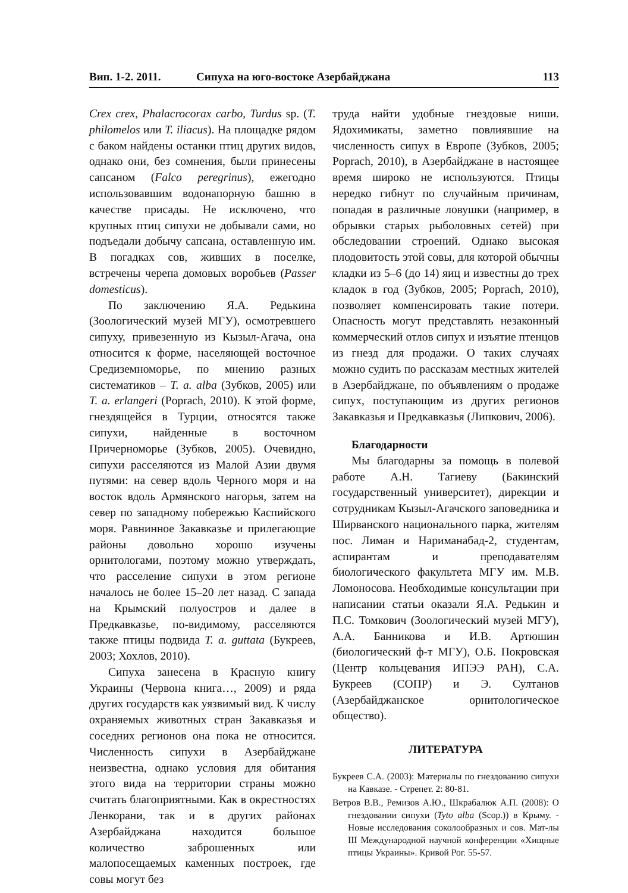Вип. 1-2. 2011. Сипуха на юго-востоке Азербайджана 113
Crex crex, Phalacrocorax carbo, Turdus sp. (T. philomelos или T. iliacus). На площадке рядом с баком найдены останки птиц других видов, однако они, без сомнения, были принесены сапсаном (Falco peregrinus), ежегодно использовавшим водонапорную башню в качестве присады. Не исключено, что крупных птиц сипухи не добывали сами, но подъедали добычу сапсана, оставленную им. В погадках сов, живших в поселке, встречены черепа домовых воробьев (Passer domesticus).
По заключению Я.А. Редькина (Зоологический музей МГУ), осмотревшего сипуху, привезенную из Кызыл-Агача, она относится к форме, населяющей восточное Средиземноморье, по мнению разных систематиков – T. a. alba (Зубков, 2005) или T. a. erlangeri (Poprach, 2010). К этой форме, гнездящейся в Турции, относятся также сипухи, найденные в восточном Причерноморье (Зубков, 2005). Очевидно, сипухи расселяются из Малой Азии двумя путями: на север вдоль Черного моря и на восток вдоль Армянского нагорья, затем на север по западному побережью Каспийского моря. Равнинное Закавказье и прилегающие районы довольно хорошо изучены орнитологами, поэтому можно утверждать, что расселение сипухи в этом регионе началось не более 15–20 лет назад. С запада на Крымский полуостров и далее в Предкавказье, по-видимому, расселяются также птицы подвида T. a. guttata (Букреев, 2003; Хохлов, 2010).
Сипуха занесена в Красную книгу Украины (Червона книга…, 2009) и ряда других государств как уязвимый вид. К числу охраняемых животных стран Закавказья и соседних регионов она пока не относится. Численность сипухи в Азербайджане неизвестна, однако условия для обитания этого вида на территории страны можно считать благоприятными. Как в окрестностях Ленкорани, так и в других районах Азербайджана находится большое количество заброшенных или малопосещаемых каменных построек, где совы могут без
труда найти удобные гнездовые ниши. Ядохимикаты, заметно повлиявшие на численность сипух в Европе (Зубков, 2005; Poprach, 2010), в Азербайджане в настоящее время широко не используются. Птицы нередко гибнут по случайным причинам, попадая в различные ловушки (например, в обрывки старых рыболовных сетей) при обследовании строений. Однако высокая плодовитость этой совы, для которой обычны кладки из 5–6 (до 14) яиц и известны до трех кладок в год (Зубков, 2005; Poprach, 2010), позволяет компенсировать такие потери. Опасность могут представлять незаконный коммерческий отлов сипух и изъятие птенцов из гнезд для продажи. О таких случаях можно судить по рассказам местных жителей в Азербайджане, по объявлениям о продаже сипух, поступающим из других регионов Закавказья и Предкавказья (Липкович, 2006).
Благодарности
Мы благодарны за помощь в полевой работе А.Н. Тагиеву (Бакинский государственный университет), дирекции и сотрудникам Кызыл-Агачского заповедника и Ширванского национального парка, жителям пос. Лиман и Нариманабад-2, студентам, аспирантам и преподавателям биологического факультета МГУ им. М.В. Ломоносова. Необходимые консультации при написании статьи оказали Я.А. Редькин и П.С. Томкович (Зоологический музей МГУ), А.А. Банникова и И.В. Артюшин (биологический ф-т МГУ), О.Б. Покровская (Центр кольцевания ИПЭЭ РАН), С.А. Букреев (СОПР) и Э. Султанов (Азербайджанское орнитологическое общество).
ЛИТЕРАТУРА
Букреев С.А. (2003): Материалы по гнездованию сипухи на Кавказе. - Стрепет. 2: 80-81.
Ветров В.В., Ремизов А.Ю., Шкрабалюк А.П. (2008): О гнездовании сипухи (Tyto alba (Scop.)) в Крыму. - Новые исследования соколообразных и сов. Мат-лы III Международной научной конференции «Хищные птицы Украины». Кривой Рог. 55-57.